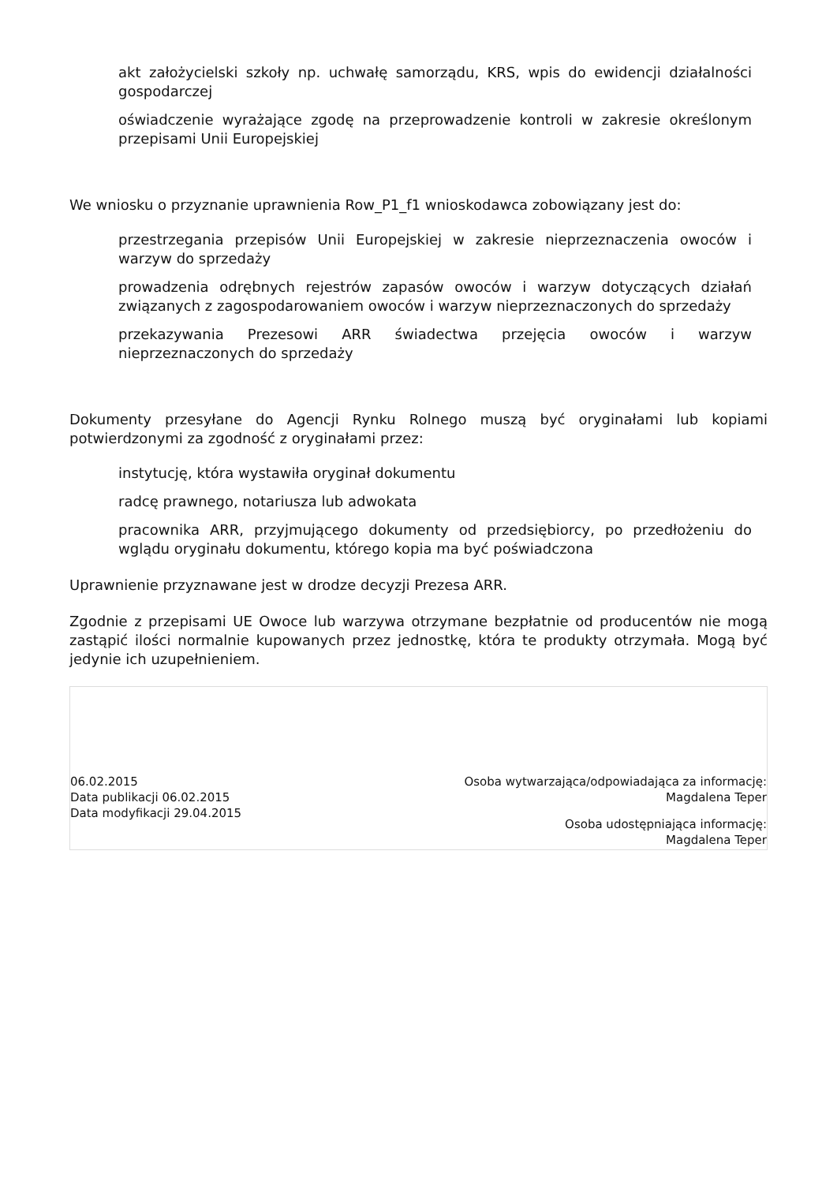akt założycielski szkoły np. uchwałę samorządu, KRS, wpis do ewidencji działalności gospodarczej
oświadczenie wyrażające zgodę na przeprowadzenie kontroli w zakresie określonym przepisami Unii Europejskiej
We wniosku o przyznanie uprawnienia Row_P1_f1 wnioskodawca zobowiązany jest do:
przestrzegania przepisów Unii Europejskiej w zakresie nieprzeznaczenia owoców i warzyw do sprzedaży
prowadzenia odrębnych rejestrów zapasów owoców i warzyw dotyczących działań związanych z zagospodarowaniem owoców i warzyw nieprzeznaczonych do sprzedaży
przekazywania Prezesowi ARR świadectwa przejęcia owoców i warzyw nieprzeznaczonych do sprzedaży
Dokumenty przesyłane do Agencji Rynku Rolnego muszą być oryginałami lub kopiami potwierdzonymi za zgodność z oryginałami przez:
instytucję, która wystawiła oryginał dokumentu
radcę prawnego, notariusza lub adwokata
pracownika ARR, przyjmującego dokumenty od przedsiębiorcy, po przedłożeniu do wglądu oryginału dokumentu, którego kopia ma być poświadczona
Uprawnienie przyznawane jest w drodze decyzji Prezesa ARR.
Zgodnie z przepisami UE Owoce lub warzywa otrzymane bezpłatnie od producentów nie mogą zastąpić ilości normalnie kupowanych przez jednostkę, która te produkty otrzymała. Mogą być jedynie ich uzupełnieniem.
06.02.2015
Data publikacji 06.02.2015
Data modyfikacji 29.04.2015
Osoba wytwarzająca/odpowiadająca za informację:
Magdalena Teper
Osoba udostępniająca informację:
Magdalena Teper